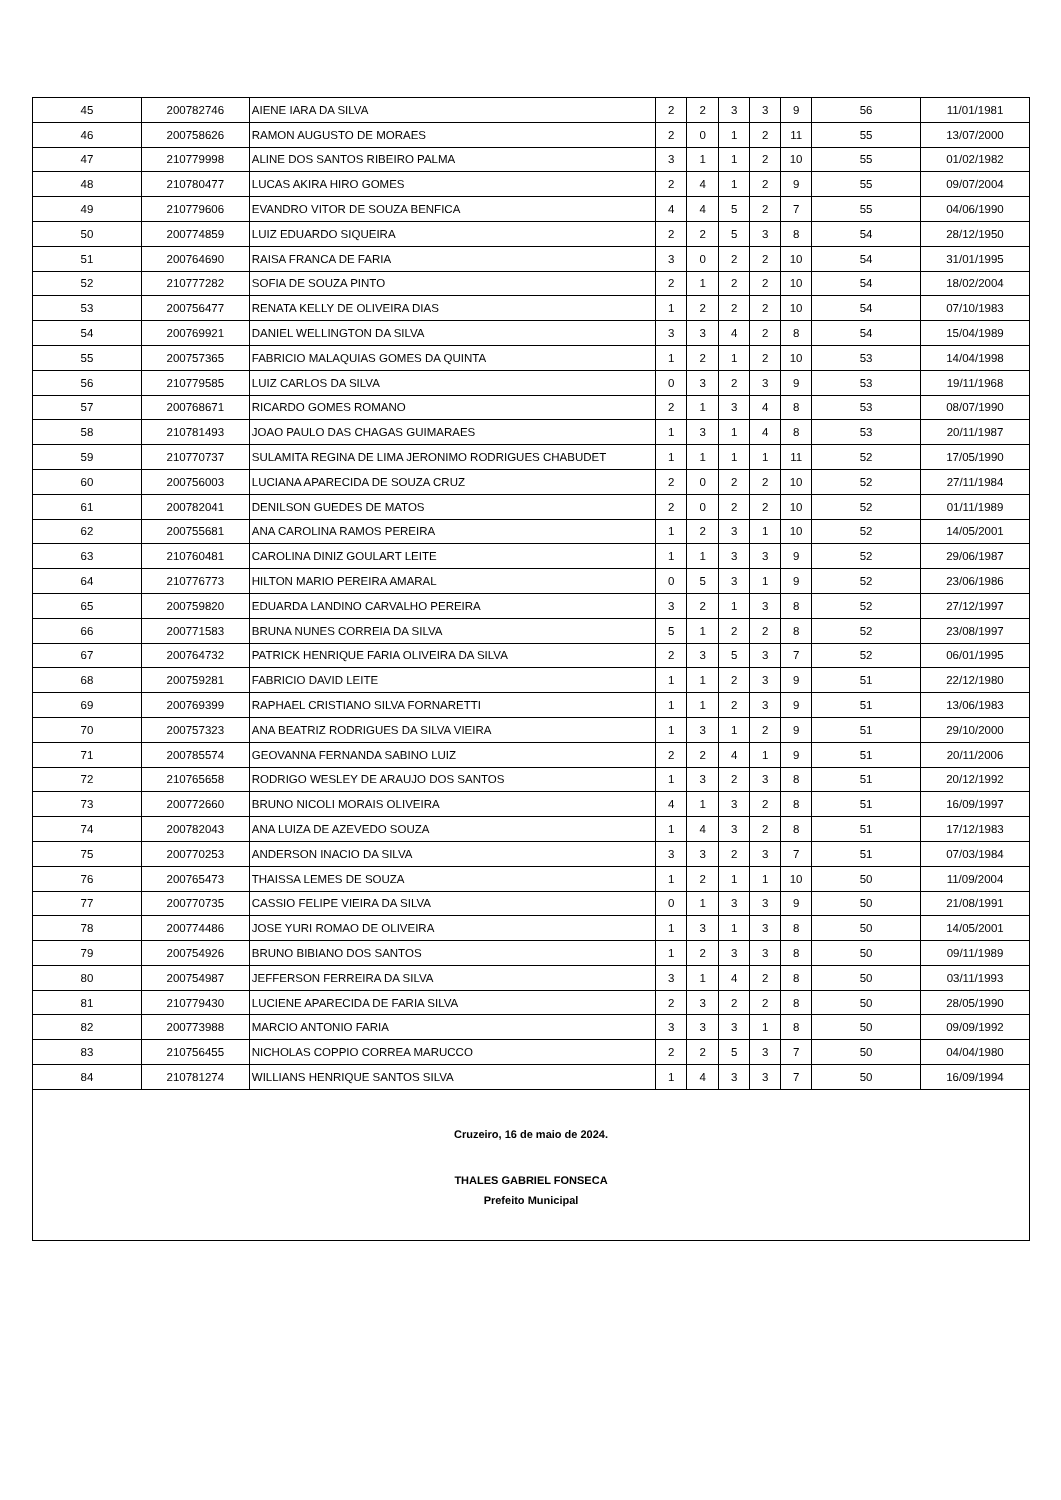| 45 | 200782746 | AIENE IARA DA SILVA | 2 | 2 | 3 | 3 | 9 | 56 | 11/01/1981 |
| 46 | 200758626 | RAMON AUGUSTO DE MORAES | 2 | 0 | 1 | 2 | 11 | 55 | 13/07/2000 |
| 47 | 210779998 | ALINE DOS SANTOS RIBEIRO PALMA | 3 | 1 | 1 | 2 | 10 | 55 | 01/02/1982 |
| 48 | 210780477 | LUCAS AKIRA HIRO GOMES | 2 | 4 | 1 | 2 | 9 | 55 | 09/07/2004 |
| 49 | 210779606 | EVANDRO VITOR DE SOUZA BENFICA | 4 | 4 | 5 | 2 | 7 | 55 | 04/06/1990 |
| 50 | 200774859 | LUIZ EDUARDO SIQUEIRA | 2 | 2 | 5 | 3 | 8 | 54 | 28/12/1950 |
| 51 | 200764690 | RAISA FRANCA DE FARIA | 3 | 0 | 2 | 2 | 10 | 54 | 31/01/1995 |
| 52 | 210777282 | SOFIA DE SOUZA PINTO | 2 | 1 | 2 | 2 | 10 | 54 | 18/02/2004 |
| 53 | 200756477 | RENATA KELLY DE OLIVEIRA DIAS | 1 | 2 | 2 | 2 | 10 | 54 | 07/10/1983 |
| 54 | 200769921 | DANIEL WELLINGTON DA SILVA | 3 | 3 | 4 | 2 | 8 | 54 | 15/04/1989 |
| 55 | 200757365 | FABRICIO MALAQUIAS GOMES DA QUINTA | 1 | 2 | 1 | 2 | 10 | 53 | 14/04/1998 |
| 56 | 210779585 | LUIZ CARLOS DA SILVA | 0 | 3 | 2 | 3 | 9 | 53 | 19/11/1968 |
| 57 | 200768671 | RICARDO GOMES ROMANO | 2 | 1 | 3 | 4 | 8 | 53 | 08/07/1990 |
| 58 | 210781493 | JOAO PAULO DAS CHAGAS GUIMARAES | 1 | 3 | 1 | 4 | 8 | 53 | 20/11/1987 |
| 59 | 210770737 | SULAMITA REGINA DE LIMA JERONIMO RODRIGUES CHABUDET | 1 | 1 | 1 | 1 | 11 | 52 | 17/05/1990 |
| 60 | 200756003 | LUCIANA APARECIDA DE SOUZA CRUZ | 2 | 0 | 2 | 2 | 10 | 52 | 27/11/1984 |
| 61 | 200782041 | DENILSON GUEDES DE MATOS | 2 | 0 | 2 | 2 | 10 | 52 | 01/11/1989 |
| 62 | 200755681 | ANA CAROLINA RAMOS PEREIRA | 1 | 2 | 3 | 1 | 10 | 52 | 14/05/2001 |
| 63 | 210760481 | CAROLINA DINIZ GOULART LEITE | 1 | 1 | 3 | 3 | 9 | 52 | 29/06/1987 |
| 64 | 210776773 | HILTON MARIO PEREIRA AMARAL | 0 | 5 | 3 | 1 | 9 | 52 | 23/06/1986 |
| 65 | 200759820 | EDUARDA LANDINO CARVALHO PEREIRA | 3 | 2 | 1 | 3 | 8 | 52 | 27/12/1997 |
| 66 | 200771583 | BRUNA NUNES CORREIA DA SILVA | 5 | 1 | 2 | 2 | 8 | 52 | 23/08/1997 |
| 67 | 200764732 | PATRICK HENRIQUE FARIA OLIVEIRA DA SILVA | 2 | 3 | 5 | 3 | 7 | 52 | 06/01/1995 |
| 68 | 200759281 | FABRICIO DAVID LEITE | 1 | 1 | 2 | 3 | 9 | 51 | 22/12/1980 |
| 69 | 200769399 | RAPHAEL CRISTIANO SILVA FORNARETTI | 1 | 1 | 2 | 3 | 9 | 51 | 13/06/1983 |
| 70 | 200757323 | ANA BEATRIZ RODRIGUES DA SILVA VIEIRA | 1 | 3 | 1 | 2 | 9 | 51 | 29/10/2000 |
| 71 | 200785574 | GEOVANNA FERNANDA SABINO LUIZ | 2 | 2 | 4 | 1 | 9 | 51 | 20/11/2006 |
| 72 | 210765658 | RODRIGO WESLEY DE ARAUJO DOS SANTOS | 1 | 3 | 2 | 3 | 8 | 51 | 20/12/1992 |
| 73 | 200772660 | BRUNO NICOLI MORAIS OLIVEIRA | 4 | 1 | 3 | 2 | 8 | 51 | 16/09/1997 |
| 74 | 200782043 | ANA LUIZA DE AZEVEDO SOUZA | 1 | 4 | 3 | 2 | 8 | 51 | 17/12/1983 |
| 75 | 200770253 | ANDERSON INACIO DA SILVA | 3 | 3 | 2 | 3 | 7 | 51 | 07/03/1984 |
| 76 | 200765473 | THAISSA LEMES DE SOUZA | 1 | 2 | 1 | 1 | 10 | 50 | 11/09/2004 |
| 77 | 200770735 | CASSIO FELIPE VIEIRA DA SILVA | 0 | 1 | 3 | 3 | 9 | 50 | 21/08/1991 |
| 78 | 200774486 | JOSE YURI ROMAO DE OLIVEIRA | 1 | 3 | 1 | 3 | 8 | 50 | 14/05/2001 |
| 79 | 200754926 | BRUNO BIBIANO DOS SANTOS | 1 | 2 | 3 | 3 | 8 | 50 | 09/11/1989 |
| 80 | 200754987 | JEFFERSON FERREIRA DA SILVA | 3 | 1 | 4 | 2 | 8 | 50 | 03/11/1993 |
| 81 | 210779430 | LUCIENE APARECIDA DE FARIA SILVA | 2 | 3 | 2 | 2 | 8 | 50 | 28/05/1990 |
| 82 | 200773988 | MARCIO ANTONIO FARIA | 3 | 3 | 3 | 1 | 8 | 50 | 09/09/1992 |
| 83 | 210756455 | NICHOLAS COPPIO CORREA MARUCCO | 2 | 2 | 5 | 3 | 7 | 50 | 04/04/1980 |
| 84 | 210781274 | WILLIANS HENRIQUE SANTOS SILVA | 1 | 4 | 3 | 3 | 7 | 50 | 16/09/1994 |
Cruzeiro, 16 de maio de 2024.
THALES GABRIEL FONSECA
Prefeito Municipal